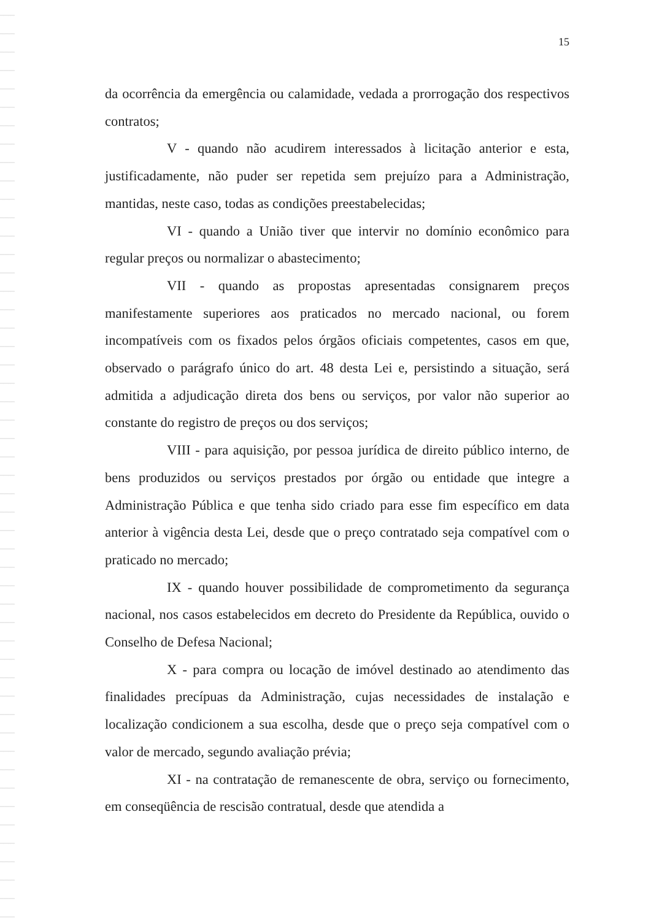15
da ocorrência da emergência ou calamidade, vedada a prorrogação dos respectivos contratos;
V - quando não acudirem interessados à licitação anterior e esta, justificadamente, não puder ser repetida sem prejuízo para a Administração, mantidas, neste caso, todas as condições preestabelecidas;
VI - quando a União tiver que intervir no domínio econômico para regular preços ou normalizar o abastecimento;
VII - quando as propostas apresentadas consignarem preços manifestamente superiores aos praticados no mercado nacional, ou forem incompatíveis com os fixados pelos órgãos oficiais competentes, casos em que, observado o parágrafo único do art. 48 desta Lei e, persistindo a situação, será admitida a adjudicação direta dos bens ou serviços, por valor não superior ao constante do registro de preços ou dos serviços;
VIII - para aquisição, por pessoa jurídica de direito público interno, de bens produzidos ou serviços prestados por órgão ou entidade que integre a Administração Pública e que tenha sido criado para esse fim específico em data anterior à vigência desta Lei, desde que o preço contratado seja compatível com o praticado no mercado;
IX - quando houver possibilidade de comprometimento da segurança nacional, nos casos estabelecidos em decreto do Presidente da República, ouvido o Conselho de Defesa Nacional;
X - para compra ou locação de imóvel destinado ao atendimento das finalidades precípuas da Administração, cujas necessidades de instalação e localização condicionem a sua escolha, desde que o preço seja compatível com o valor de mercado, segundo avaliação prévia;
XI - na contratação de remanescente de obra, serviço ou fornecimento, em conseqüência de rescisão contratual, desde que atendida a